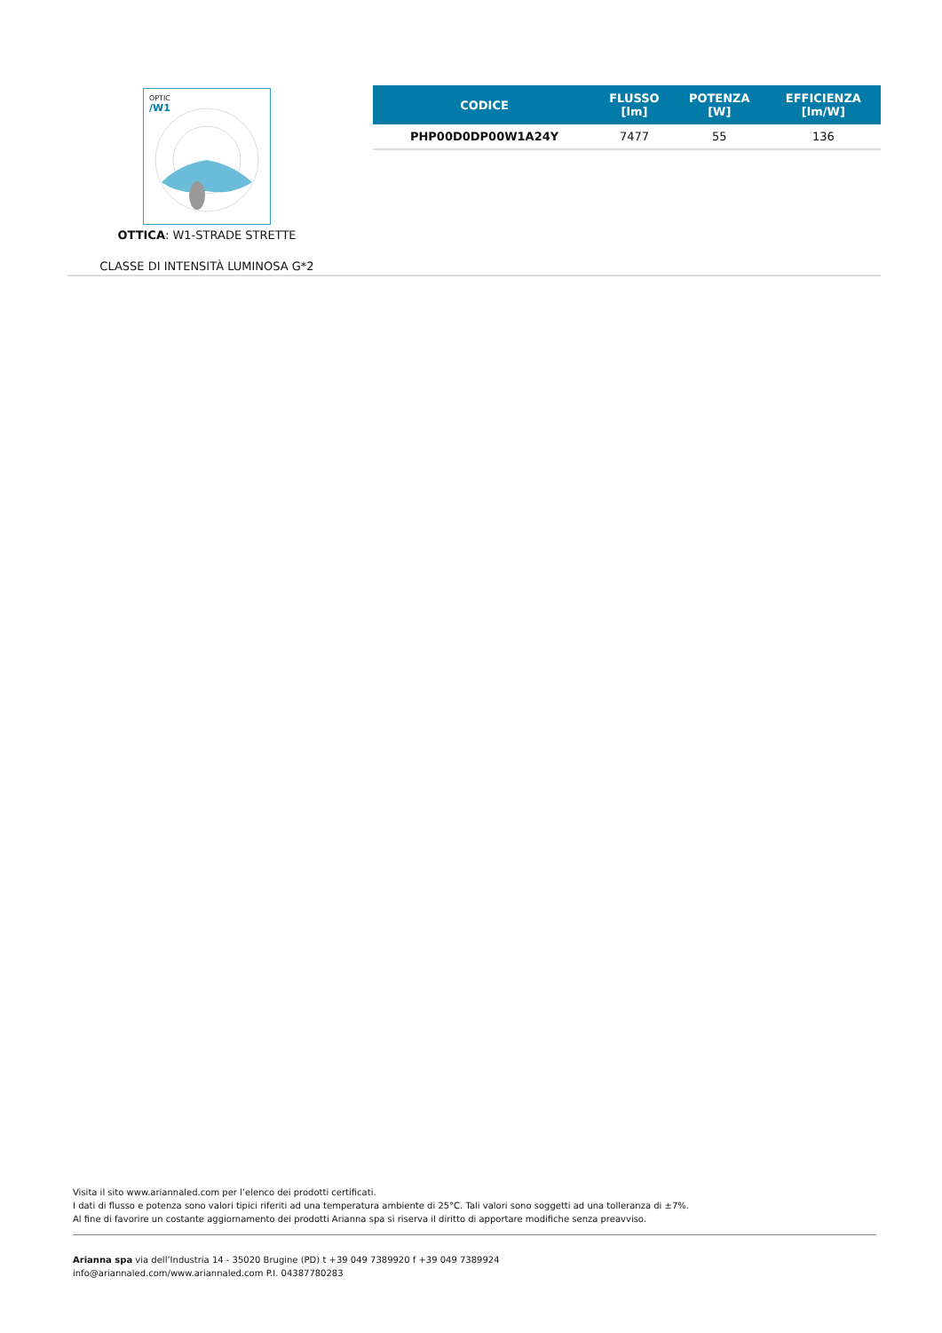OPTIC
/W1
OTTICA: W1-STRADE STRETTE
CLASSE DI INTENSITÀ LUMINOSA G*2
| CODICE | FLUSSO [lm] | POTENZA [W] | EFFICIENZA [lm/W] |
| --- | --- | --- | --- |
| PHP00D0DP00W1A24Y | 7477 | 55 | 136 |
Visita il sito www.ariannaled.com per l’elenco dei prodotti certificati.
I dati di flusso e potenza sono valori tipici riferiti ad una temperatura ambiente di 25°C. Tali valori sono soggetti ad una tolleranza di ±7%.
Al fine di favorire un costante aggiornamento dei prodotti Arianna spa si riserva il diritto di apportare modifiche senza preavviso.
Arianna spa via dell’Industria 14 - 35020 Brugine (PD) t +39 049 7389920 f +39 049 7389924
info@ariannaled.com/www.ariannaled.com P.I. 04387780283